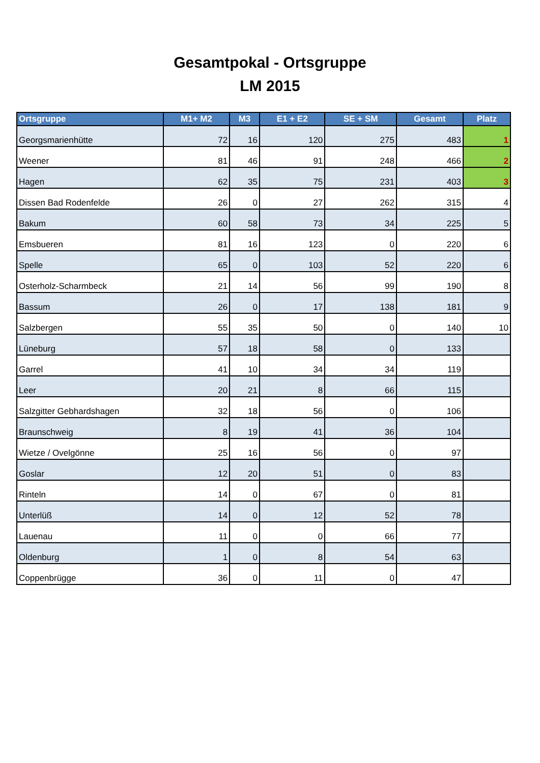Gesamtpokal - Ortsgruppe
LM 2015
| Ortsgruppe | M1+ M2 | M3 | E1 + E2 | SE + SM | Gesamt | Platz |
| --- | --- | --- | --- | --- | --- | --- |
| Georgsmarienhütte | 72 | 16 | 120 | 275 | 483 | 1 |
| Weener | 81 | 46 | 91 | 248 | 466 | 2 |
| Hagen | 62 | 35 | 75 | 231 | 403 | 3 |
| Dissen Bad Rodenfelde | 26 | 0 | 27 | 262 | 315 | 4 |
| Bakum | 60 | 58 | 73 | 34 | 225 | 5 |
| Emsbueren | 81 | 16 | 123 | 0 | 220 | 6 |
| Spelle | 65 | 0 | 103 | 52 | 220 | 6 |
| Osterholz-Scharmbeck | 21 | 14 | 56 | 99 | 190 | 8 |
| Bassum | 26 | 0 | 17 | 138 | 181 | 9 |
| Salzbergen | 55 | 35 | 50 | 0 | 140 | 10 |
| Lüneburg | 57 | 18 | 58 | 0 | 133 | |
| Garrel | 41 | 10 | 34 | 34 | 119 | |
| Leer | 20 | 21 | 8 | 66 | 115 | |
| Salzgitter Gebhardshagen | 32 | 18 | 56 | 0 | 106 | |
| Braunschweig | 8 | 19 | 41 | 36 | 104 | |
| Wietze / Ovelgönne | 25 | 16 | 56 | 0 | 97 | |
| Goslar | 12 | 20 | 51 | 0 | 83 | |
| Rinteln | 14 | 0 | 67 | 0 | 81 | |
| Unterlüß | 14 | 0 | 12 | 52 | 78 | |
| Lauenau | 11 | 0 | 0 | 66 | 77 | |
| Oldenburg | 1 | 0 | 8 | 54 | 63 | |
| Coppenbrügge | 36 | 0 | 11 | 0 | 47 | |